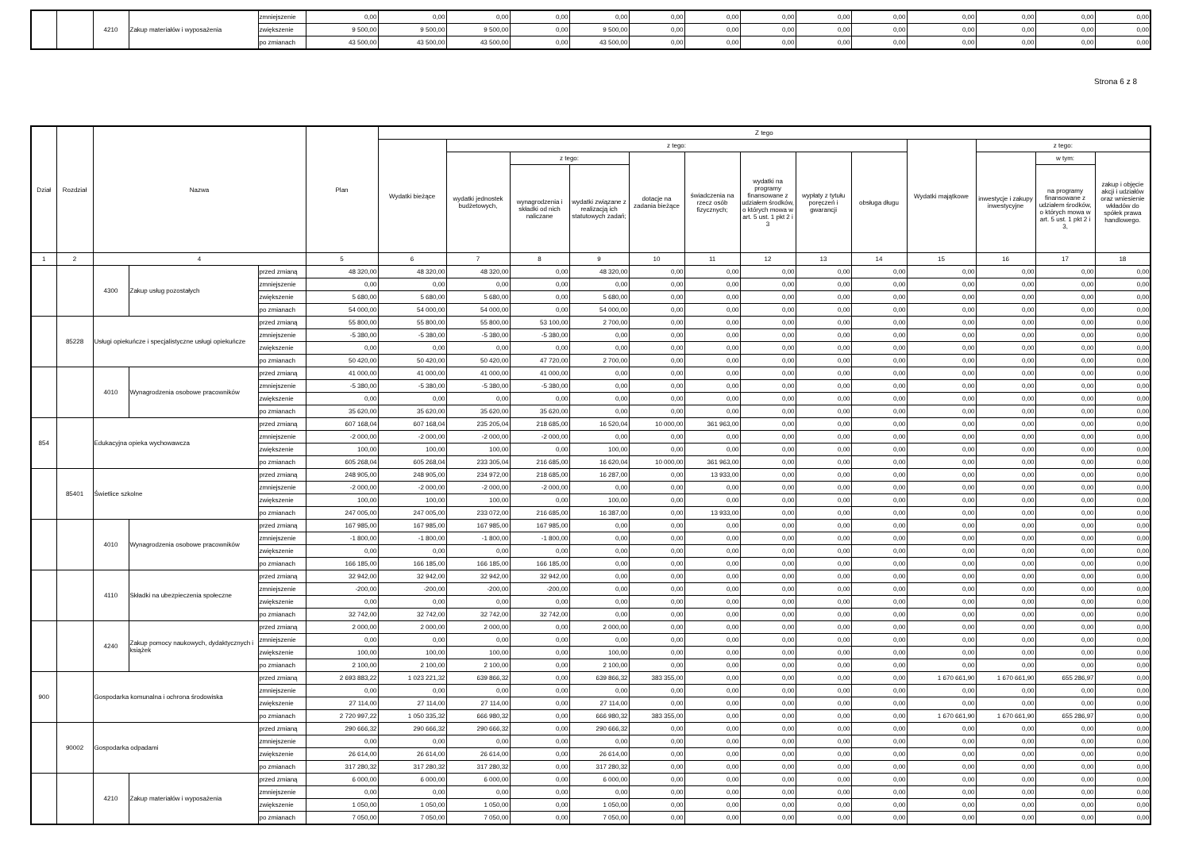| | | 4210 | Zakup materiałów i wyposażenia | zmniejszenie | 0,00 | 0,00 | 0,00 | 0,00 | 0,00 | 0,00 | 0,00 | 0,00 | 0,00 | 0,00 | 0,00 | 0,00 | 0,00 | 0,00 |
| | | | | zwiększenie | 9 500,00 | 9 500,00 | 9 500,00 | 0,00 | 9 500,00 | 0,00 | 0,00 | 0,00 | 0,00 | 0,00 | 0,00 | 0,00 | 0,00 | 0,00 |
| | | | | po zmianach | 43 500,00 | 43 500,00 | 43 500,00 | 0,00 | 43 500,00 | 0,00 | 0,00 | 0,00 | 0,00 | 0,00 | 0,00 | 0,00 | 0,00 | 0,00 |
Strona 6 z 8
| Dział | Rozdział | Nazwa | | | Plan | Z tego | | | | | | | | | | | | |
| --- | --- | --- | --- | --- | --- | --- | --- | --- | --- | --- | --- | --- | --- | --- | --- | --- | --- | --- |
| | | | | | | Wydatki bieżące | z tego: | | | | | | | | Wydatki majątkowe | z tego: | | |
| | | | | | | | wydatki jednostek budżetowych, | z tego: | | dotacje na zadania bieżące | świadczenia na rzecz osób fizycznych; | wydatki na programy finansowane z udziałem środków, o których mowa w art. 5 ust. 1 pkt 2 i 3 | wypłaty z tytułu poręczeń i gwarancji | obsługa długu | | inwestycje i zakupy inwestycyjne | w tym: | zakup i objęcie akcji i udziałów oraz wniesienie wkładów do spółek prawa handlowego. |
| | | | | | | | | wynagrodzenia i składki od nich naliczane | wydatki związane z realizacją ich statutowych zadań; | | | | | | | | na programy finansowane z udziałem środków, o których mowa w art. 5 ust. 1 pkt 2 i 3, | |
| 1 | 2 | 4 | | | 5 | 6 | 7 | 8 | 9 | 10 | 11 | 12 | 13 | 14 | 15 | 16 | 17 | 18 |
| | | 4300 | Zakup usług pozostałych | przed zmianą | 48 320,00 | 48 320,00 | 48 320,00 | 0,00 | 48 320,00 | 0,00 | 0,00 | 0,00 | 0,00 | 0,00 | 0,00 | 0,00 | 0,00 | 0,00 |
| | | | | zmniejszenie | 0,00 | 0,00 | 0,00 | 0,00 | 0,00 | 0,00 | 0,00 | 0,00 | 0,00 | 0,00 | 0,00 | 0,00 | 0,00 | 0,00 |
| | | | | zwiększenie | 5 680,00 | 5 680,00 | 5 680,00 | 0,00 | 5 680,00 | 0,00 | 0,00 | 0,00 | 0,00 | 0,00 | 0,00 | 0,00 | 0,00 | 0,00 |
| | | | | po zmianach | 54 000,00 | 54 000,00 | 54 000,00 | 0,00 | 54 000,00 | 0,00 | 0,00 | 0,00 | 0,00 | 0,00 | 0,00 | 0,00 | 0,00 | 0,00 |
| | 85228 | Usługi opiekuńcze i specjalistyczne usługi opiekuńcze | | przed zmianą | 55 800,00 | 55 800,00 | 55 800,00 | 53 100,00 | 2 700,00 | 0,00 | 0,00 | 0,00 | 0,00 | 0,00 | 0,00 | 0,00 | 0,00 | 0,00 |
| | | | | zmniejszenie | -5 380,00 | -5 380,00 | -5 380,00 | -5 380,00 | 0,00 | 0,00 | 0,00 | 0,00 | 0,00 | 0,00 | 0,00 | 0,00 | 0,00 | 0,00 |
| | | | | zwiększenie | 0,00 | 0,00 | 0,00 | 0,00 | 0,00 | 0,00 | 0,00 | 0,00 | 0,00 | 0,00 | 0,00 | 0,00 | 0,00 | 0,00 |
| | | | | po zmianach | 50 420,00 | 50 420,00 | 50 420,00 | 47 720,00 | 2 700,00 | 0,00 | 0,00 | 0,00 | 0,00 | 0,00 | 0,00 | 0,00 | 0,00 | 0,00 |
| | | 4010 | Wynagrodzenia osobowe pracowników | przed zmianą | 41 000,00 | 41 000,00 | 41 000,00 | 41 000,00 | 0,00 | 0,00 | 0,00 | 0,00 | 0,00 | 0,00 | 0,00 | 0,00 | 0,00 | 0,00 |
| | | | | zmniejszenie | -5 380,00 | -5 380,00 | -5 380,00 | -5 380,00 | 0,00 | 0,00 | 0,00 | 0,00 | 0,00 | 0,00 | 0,00 | 0,00 | 0,00 | 0,00 |
| | | | | zwiększenie | 0,00 | 0,00 | 0,00 | 0,00 | 0,00 | 0,00 | 0,00 | 0,00 | 0,00 | 0,00 | 0,00 | 0,00 | 0,00 | 0,00 |
| | | | | po zmianach | 35 620,00 | 35 620,00 | 35 620,00 | 35 620,00 | 0,00 | 0,00 | 0,00 | 0,00 | 0,00 | 0,00 | 0,00 | 0,00 | 0,00 | 0,00 |
| 854 | | Edukacyjna opieka wychowawcza | | przed zmianą | 607 168,04 | 607 168,04 | 235 205,04 | 218 685,00 | 16 520,04 | 10 000,00 | 361 963,00 | 0,00 | 0,00 | 0,00 | 0,00 | 0,00 | 0,00 | 0,00 |
| | | | | zmniejszenie | -2 000,00 | -2 000,00 | -2 000,00 | -2 000,00 | 0,00 | 0,00 | 0,00 | 0,00 | 0,00 | 0,00 | 0,00 | 0,00 | 0,00 | 0,00 |
| | | | | zwiększenie | 100,00 | 100,00 | 100,00 | 0,00 | 100,00 | 0,00 | 0,00 | 0,00 | 0,00 | 0,00 | 0,00 | 0,00 | 0,00 | 0,00 |
| | | | | po zmianach | 605 268,04 | 605 268,04 | 233 305,04 | 216 685,00 | 16 620,04 | 10 000,00 | 361 963,00 | 0,00 | 0,00 | 0,00 | 0,00 | 0,00 | 0,00 | 0,00 |
| | 85401 | Świetlice szkolne | | przed zmianą | 248 905,00 | 248 905,00 | 234 972,00 | 218 685,00 | 16 287,00 | 0,00 | 13 933,00 | 0,00 | 0,00 | 0,00 | 0,00 | 0,00 | 0,00 | 0,00 |
| | | | | zmniejszenie | -2 000,00 | -2 000,00 | -2 000,00 | -2 000,00 | 0,00 | 0,00 | 0,00 | 0,00 | 0,00 | 0,00 | 0,00 | 0,00 | 0,00 | 0,00 |
| | | | | zwiększenie | 100,00 | 100,00 | 100,00 | 0,00 | 100,00 | 0,00 | 0,00 | 0,00 | 0,00 | 0,00 | 0,00 | 0,00 | 0,00 | 0,00 |
| | | | | po zmianach | 247 005,00 | 247 005,00 | 233 072,00 | 216 685,00 | 16 387,00 | 0,00 | 13 933,00 | 0,00 | 0,00 | 0,00 | 0,00 | 0,00 | 0,00 | 0,00 |
| | | 4010 | Wynagrodzenia osobowe pracowników | przed zmianą | 167 985,00 | 167 985,00 | 167 985,00 | 167 985,00 | 0,00 | 0,00 | 0,00 | 0,00 | 0,00 | 0,00 | 0,00 | 0,00 | 0,00 | 0,00 |
| | | | | zmniejszenie | -1 800,00 | -1 800,00 | -1 800,00 | -1 800,00 | 0,00 | 0,00 | 0,00 | 0,00 | 0,00 | 0,00 | 0,00 | 0,00 | 0,00 | 0,00 |
| | | | | zwiększenie | 0,00 | 0,00 | 0,00 | 0,00 | 0,00 | 0,00 | 0,00 | 0,00 | 0,00 | 0,00 | 0,00 | 0,00 | 0,00 | 0,00 |
| | | | | po zmianach | 166 185,00 | 166 185,00 | 166 185,00 | 166 185,00 | 0,00 | 0,00 | 0,00 | 0,00 | 0,00 | 0,00 | 0,00 | 0,00 | 0,00 | 0,00 |
| | | 4110 | Składki na ubezpieczenia społeczne | przed zmianą | 32 942,00 | 32 942,00 | 32 942,00 | 32 942,00 | 0,00 | 0,00 | 0,00 | 0,00 | 0,00 | 0,00 | 0,00 | 0,00 | 0,00 | 0,00 |
| | | | | zmniejszenie | -200,00 | -200,00 | -200,00 | -200,00 | 0,00 | 0,00 | 0,00 | 0,00 | 0,00 | 0,00 | 0,00 | 0,00 | 0,00 | 0,00 |
| | | | | zwiększenie | 0,00 | 0,00 | 0,00 | 0,00 | 0,00 | 0,00 | 0,00 | 0,00 | 0,00 | 0,00 | 0,00 | 0,00 | 0,00 | 0,00 |
| | | | | po zmianach | 32 742,00 | 32 742,00 | 32 742,00 | 32 742,00 | 0,00 | 0,00 | 0,00 | 0,00 | 0,00 | 0,00 | 0,00 | 0,00 | 0,00 | 0,00 |
| | | 4240 | Zakup pomocy naukowych, dydaktycznych i książek | przed zmianą | 2 000,00 | 2 000,00 | 2 000,00 | 0,00 | 2 000,00 | 0,00 | 0,00 | 0,00 | 0,00 | 0,00 | 0,00 | 0,00 | 0,00 | 0,00 |
| | | | | zmniejszenie | 0,00 | 0,00 | 0,00 | 0,00 | 0,00 | 0,00 | 0,00 | 0,00 | 0,00 | 0,00 | 0,00 | 0,00 | 0,00 | 0,00 |
| | | | | zwiększenie | 100,00 | 100,00 | 100,00 | 0,00 | 100,00 | 0,00 | 0,00 | 0,00 | 0,00 | 0,00 | 0,00 | 0,00 | 0,00 | 0,00 |
| | | | | po zmianach | 2 100,00 | 2 100,00 | 2 100,00 | 0,00 | 2 100,00 | 0,00 | 0,00 | 0,00 | 0,00 | 0,00 | 0,00 | 0,00 | 0,00 | 0,00 |
| 900 | | Gospodarka komunalna i ochrona środowiska | | przed zmianą | 2 693 883,22 | 1 023 221,32 | 639 866,32 | 0,00 | 639 866,32 | 383 355,00 | 0,00 | 0,00 | 0,00 | 0,00 | 1 670 661,90 | 1 670 661,90 | 655 286,97 | 0,00 |
| | | | | zmniejszenie | 0,00 | 0,00 | 0,00 | 0,00 | 0,00 | 0,00 | 0,00 | 0,00 | 0,00 | 0,00 | 0,00 | 0,00 | 0,00 | 0,00 |
| | | | | zwiększenie | 27 114,00 | 27 114,00 | 27 114,00 | 0,00 | 27 114,00 | 0,00 | 0,00 | 0,00 | 0,00 | 0,00 | 0,00 | 0,00 | 0,00 | 0,00 |
| | | | | po zmianach | 2 720 997,22 | 1 050 335,32 | 666 980,32 | 0,00 | 666 980,32 | 383 355,00 | 0,00 | 0,00 | 0,00 | 0,00 | 1 670 661,90 | 1 670 661,90 | 655 286,97 | 0,00 |
| | 90002 | Gospodarka odpadami | | przed zmianą | 290 666,32 | 290 666,32 | 290 666,32 | 0,00 | 290 666,32 | 0,00 | 0,00 | 0,00 | 0,00 | 0,00 | 0,00 | 0,00 | 0,00 | 0,00 |
| | | | | zmniejszenie | 0,00 | 0,00 | 0,00 | 0,00 | 0,00 | 0,00 | 0,00 | 0,00 | 0,00 | 0,00 | 0,00 | 0,00 | 0,00 | 0,00 |
| | | | | zwiększenie | 26 614,00 | 26 614,00 | 26 614,00 | 0,00 | 26 614,00 | 0,00 | 0,00 | 0,00 | 0,00 | 0,00 | 0,00 | 0,00 | 0,00 | 0,00 |
| | | | | po zmianach | 317 280,32 | 317 280,32 | 317 280,32 | 0,00 | 317 280,32 | 0,00 | 0,00 | 0,00 | 0,00 | 0,00 | 0,00 | 0,00 | 0,00 | 0,00 |
| | | 4210 | Zakup materiałów i wyposażenia | przed zmianą | 6 000,00 | 6 000,00 | 6 000,00 | 0,00 | 6 000,00 | 0,00 | 0,00 | 0,00 | 0,00 | 0,00 | 0,00 | 0,00 | 0,00 | 0,00 |
| | | | | zmniejszenie | 0,00 | 0,00 | 0,00 | 0,00 | 0,00 | 0,00 | 0,00 | 0,00 | 0,00 | 0,00 | 0,00 | 0,00 | 0,00 | 0,00 |
| | | | | zwiększenie | 1 050,00 | 1 050,00 | 1 050,00 | 0,00 | 1 050,00 | 0,00 | 0,00 | 0,00 | 0,00 | 0,00 | 0,00 | 0,00 | 0,00 | 0,00 |
| | | | | po zmianach | 7 050,00 | 7 050,00 | 7 050,00 | 0,00 | 7 050,00 | 0,00 | 0,00 | 0,00 | 0,00 | 0,00 | 0,00 | 0,00 | 0,00 | 0,00 |